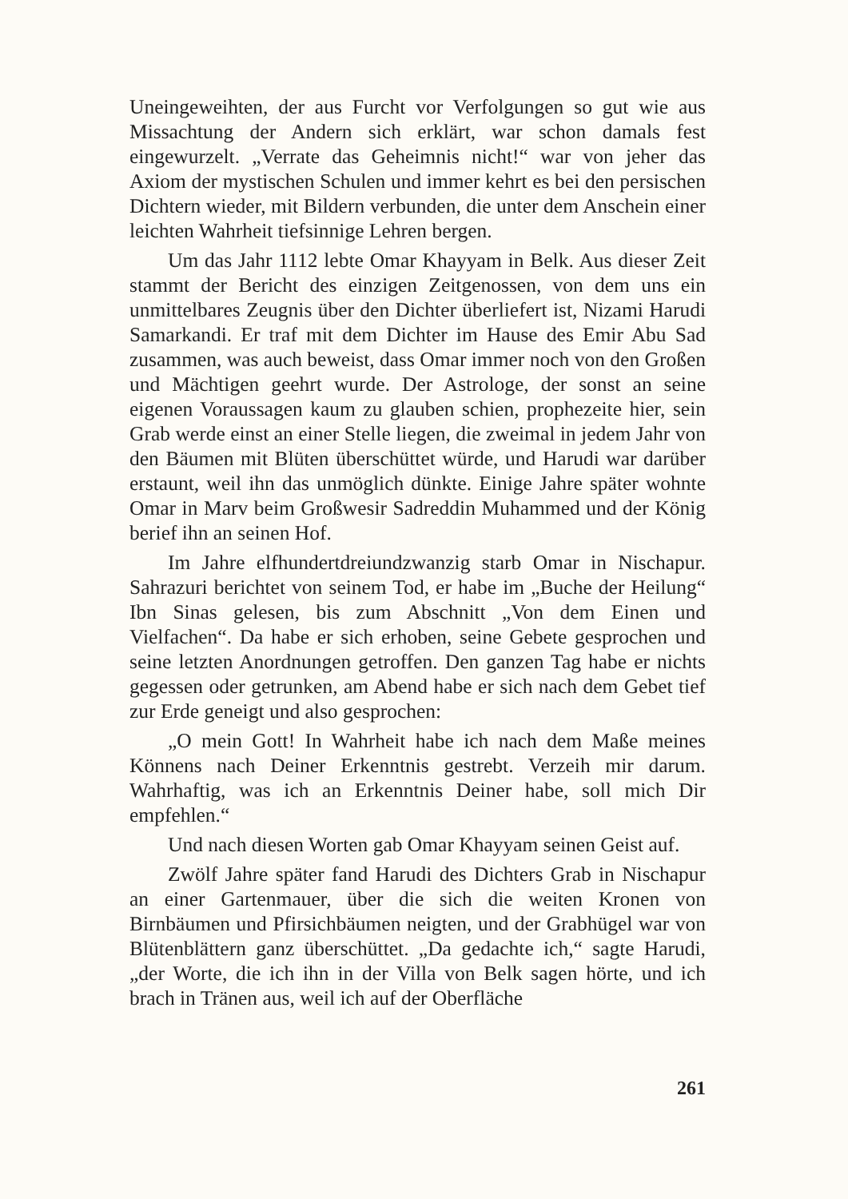Uneingeweihten, der aus Furcht vor Verfolgungen so gut wie aus Missachtung der Andern sich erklärt, war schon damals fest eingewurzelt. „Verrate das Geheimnis nicht!“ war von jeher das Axiom der mystischen Schulen und immer kehrt es bei den persischen Dichtern wieder, mit Bildern verbunden, die unter dem Anschein einer leichten Wahrheit tiefsinnige Lehren bergen.
Um das Jahr 1112 lebte Omar Khayyam in Belk. Aus dieser Zeit stammt der Bericht des einzigen Zeitgenossen, von dem uns ein unmittelbares Zeugnis über den Dichter überliefert ist, Nizami Harudi Samarkandi. Er traf mit dem Dichter im Hause des Emir Abu Sad zusammen, was auch beweist, dass Omar immer noch von den Großen und Mächtigen geehrt wurde. Der Astrologe, der sonst an seine eigenen Voraussagen kaum zu glauben schien, prophezeite hier, sein Grab werde einst an einer Stelle liegen, die zweimal in jedem Jahr von den Bäumen mit Blüten überschüttet würde, und Harudi war darüber erstaunt, weil ihn das unmöglich dünkte. Einige Jahre später wohnte Omar in Marv beim Großwesir Sadreddin Muhammed und der König berief ihn an seinen Hof.
Im Jahre elfhundertdreiundzwanzig starb Omar in Nischapur. Sahrazuri berichtet von seinem Tod, er habe im „Buche der Heilung“ Ibn Sinas gelesen, bis zum Abschnitt „Von dem Einen und Vielfachen“. Da habe er sich erhoben, seine Gebete gesprochen und seine letzten Anordnungen getroffen. Den ganzen Tag habe er nichts gegessen oder getrunken, am Abend habe er sich nach dem Gebet tief zur Erde geneigt und also gesprochen:
„O mein Gott! In Wahrheit habe ich nach dem Maße meines Könnens nach Deiner Erkenntnis gestrebt. Verzeih mir darum. Wahrhaftig, was ich an Erkenntnis Deiner habe, soll mich Dir empfehlen.“
Und nach diesen Worten gab Omar Khayyam seinen Geist auf.
Zwölf Jahre später fand Harudi des Dichters Grab in Nischapur an einer Gartenmauer, über die sich die weiten Kronen von Birnbäumen und Pfirsichbäumen neigten, und der Grabhügel war von Blütenblättern ganz überschüttet. „Da gedachte ich,“ sagte Harudi, „der Worte, die ich ihn in der Villa von Belk sagen hörte, und ich brach in Tränen aus, weil ich auf der Oberfläche
261